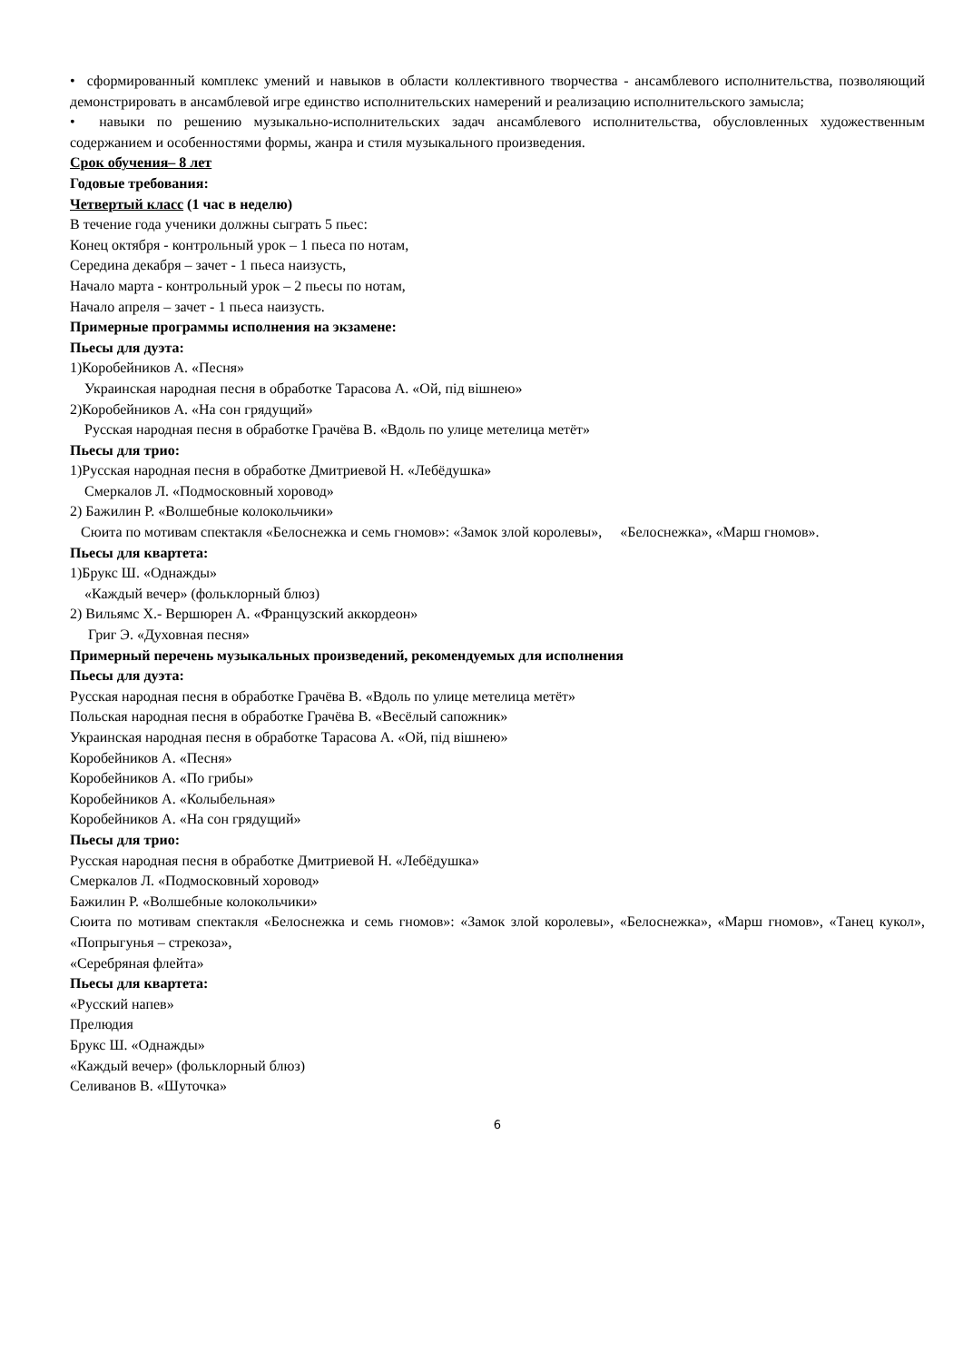• сформированный комплекс умений и навыков в области коллективного творчества - ансамблевого исполнительства, позволяющий демонстрировать в ансамблевой игре единство исполнительских намерений и реализацию исполнительского замысла;
• навыки по решению музыкально-исполнительских задач ансамблевого исполнительства, обусловленных художественным содержанием и особенностями формы, жанра и стиля музыкального произведения.
Срок обучения– 8 лет
Годовые требования:
Четвертый класс (1 час в неделю)
В течение года ученики должны сыграть 5 пьес:
Конец октября - контрольный урок – 1 пьеса по нотам,
Середина декабря – зачет - 1 пьеса наизусть,
Начало марта - контрольный урок – 2 пьесы по нотам,
Начало апреля – зачет - 1 пьеса наизусть.
Примерные программы исполнения на экзамене:
Пьесы для дуэта:
1)Коробейников А. «Песня»
Украинская народная песня в обработке Тарасова А. «Ой, пiд вiшнею»
2)Коробейников А. «На сон грядущий»
Русская народная песня в обработке Грачёва В. «Вдоль по улице метелица метёт»
Пьесы для трио:
1)Русская народная песня в обработке Дмитриевой Н. «Лебёдушка»
Смеркалов Л. «Подмосковный хоровод»
2) Бажилин Р. «Волшебные колокольчики»
Сюита по мотивам спектакля «Белоснежка и семь гномов»: «Замок злой королевы», «Белоснежка», «Марш гномов».
Пьесы для квартета:
1)Брукс Ш. «Однажды»
«Каждый вечер» (фольклорный блюз)
2) Вильямс Х.- Вершюрен А. «Французский аккордеон»
Григ Э. «Духовная песня»
Примерный перечень музыкальных произведений, рекомендуемых для исполнения
Пьесы для дуэта:
Русская народная песня в обработке Грачёва В. «Вдоль по улице метелица метёт»
Польская народная песня в обработке Грачёва В. «Весёлый сапожник»
Украинская народная песня в обработке Тарасова А. «Ой, пiд вiшнею»
Коробейников А. «Песня»
Коробейников А. «По грибы»
Коробейников А. «Колыбельная»
Коробейников А. «На сон грядущий»
Пьесы для трио:
Русская народная песня в обработке Дмитриевой Н. «Лебёдушка»
Смеркалов Л. «Подмосковный хоровод»
Бажилин Р. «Волшебные колокольчики»
Сюита по мотивам спектакля «Белоснежка и семь гномов»: «Замок злой королевы», «Белоснежка», «Марш гномов», «Танец кукол», «Попрыгунья – стрекоза»,
«Серебряная флейта»
Пьесы для квартета:
«Русский напев»
Прелюдия
Брукс Ш. «Однажды»
«Каждый вечер» (фольклорный блюз)
Селиванов В. «Шуточка»
6